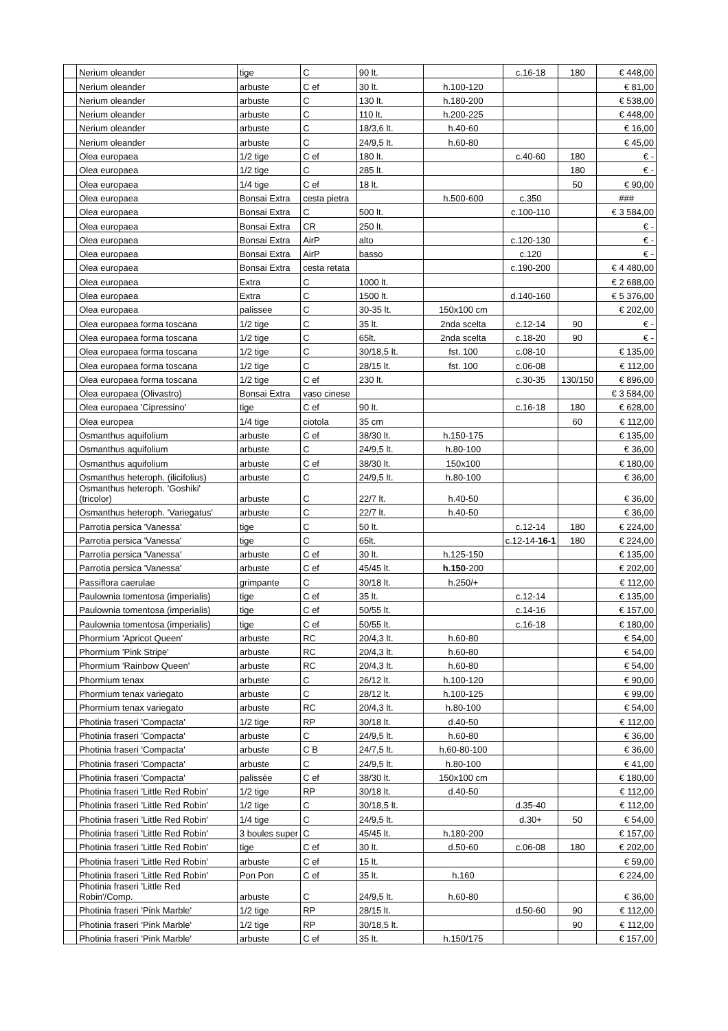| | Nerium oleander | tige | C | 90 lt. | | c.16-18 | 180 | € 448,00 |
| | Nerium oleander | arbuste | C ef | 30 lt. | h.100-120 | | | € 81,00 |
| | Nerium oleander | arbuste | C | 130 lt. | h.180-200 | | | € 538,00 |
| | Nerium oleander | arbuste | C | 110 lt. | h.200-225 | | | € 448,00 |
| | Nerium oleander | arbuste | C | 18/3,6 lt. | h.40-60 | | | € 16,00 |
| | Nerium oleander | arbuste | C | 24/9,5 lt. | h.60-80 | | | € 45,00 |
| | Olea europaea | 1/2 tige | C ef | 180 lt. | | c.40-60 | 180 | € - |
| | Olea europaea | 1/2 tige | C | 285 lt. | | | 180 | € - |
| | Olea europaea | 1/4 tige | C ef | 18 lt. | | | 50 | € 90,00 |
| | Olea europaea | Bonsai Extra | cesta pietra | | h.500-600 | c.350 | | ### |
| | Olea europaea | Bonsai Extra | C | 500 lt. | | c.100-110 | | € 3 584,00 |
| | Olea europaea | Bonsai Extra | CR | 250 lt. | | | | € - |
| | Olea europaea | Bonsai Extra | AirP | alto | | c.120-130 | | € - |
| | Olea europaea | Bonsai Extra | AirP | basso | | c.120 | | € - |
| | Olea europaea | Bonsai Extra | cesta retata | | | c.190-200 | | € 4 480,00 |
| | Olea europaea | Extra | C | 1000 lt. | | | | € 2 688,00 |
| | Olea europaea | Extra | C | 1500 lt. | | d.140-160 | | € 5 376,00 |
| | Olea europaea | palissee | C | 30-35 lt. | 150x100 cm | | | € 202,00 |
| | Olea europaea forma toscana | 1/2 tige | C | 35 lt. | 2nda scelta | c.12-14 | 90 | € - |
| | Olea europaea forma toscana | 1/2 tige | C | 65lt. | 2nda scelta | c.18-20 | 90 | € - |
| | Olea europaea forma toscana | 1/2 tige | C | 30/18,5 lt. | fst. 100 | c.08-10 | | € 135,00 |
| | Olea europaea forma toscana | 1/2 tige | C | 28/15 lt. | fst. 100 | c.06-08 | | € 112,00 |
| | Olea europaea forma toscana | 1/2 tige | C ef | 230 lt. | | c.30-35 | 130/150 | € 896,00 |
| | Olea europaea (Olivastro) | Bonsai Extra | vaso cinese | | | | | € 3 584,00 |
| | Olea europaea 'Cipressino' | tige | C ef | 90 lt. | | c.16-18 | 180 | € 628,00 |
| | Olea europea | 1/4 tige | ciotola | 35 cm | | | 60 | € 112,00 |
| | Osmanthus aquifolium | arbuste | C ef | 38/30 lt. | h.150-175 | | | € 135,00 |
| | Osmanthus aquifolium | arbuste | C | 24/9,5 lt. | h.80-100 | | | € 36,00 |
| | Osmanthus aquifolium | arbuste | C ef | 38/30 lt. | 150x100 | | | € 180,00 |
| | Osmanthus heteroph. (ilicifolius) | arbuste | C | 24/9,5 lt. | h.80-100 | | | € 36,00 |
| | Osmanthus heteroph. 'Goshiki' (tricolor) | arbuste | C | 22/7 lt. | h.40-50 | | | € 36,00 |
| | Osmanthus heteroph. 'Variegatus' | arbuste | C | 22/7 lt. | h.40-50 | | | € 36,00 |
| | Parrotia persica 'Vanessa' | tige | C | 50 lt. | | c.12-14 | 180 | € 224,00 |
| | Parrotia persica 'Vanessa' | tige | C | 65lt. | | c.12-14- 16-1 | 180 | € 224,00 |
| | Parrotia persica 'Vanessa' | arbuste | C ef | 30 lt. | h.125-150 | | | € 135,00 |
| | Parrotia persica 'Vanessa' | arbuste | C ef | 45/45 lt. | h.150 -200 | | | € 202,00 |
| | Passiflora caerulae | grimpante | C | 30/18 lt. | h.250/+ | | | € 112,00 |
| | Paulownia tomentosa (imperialis) | tige | C ef | 35 lt. | | c.12-14 | | € 135,00 |
| | Paulownia tomentosa (imperialis) | tige | C ef | 50/55 lt. | | c.14-16 | | € 157,00 |
| | Paulownia tomentosa (imperialis) | tige | C ef | 50/55 lt. | | c.16-18 | | € 180,00 |
| | Phormium 'Apricot Queen' | arbuste | RC | 20/4,3 lt. | h.60-80 | | | € 54,00 |
| | Phormium 'Pink Stripe' | arbuste | RC | 20/4,3 lt. | h.60-80 | | | € 54,00 |
| | Phormium 'Rainbow Queen' | arbuste | RC | 20/4,3 lt. | h.60-80 | | | € 54,00 |
| | Phormium tenax | arbuste | C | 26/12 lt. | h.100-120 | | | € 90,00 |
| | Phormium tenax variegato | arbuste | C | 28/12 lt. | h.100-125 | | | € 99,00 |
| | Phormium tenax variegato | arbuste | RC | 20/4,3 lt. | h.80-100 | | | € 54,00 |
| | Photinia fraseri 'Compacta' | 1/2 tige | RP | 30/18 lt. | d.40-50 | | | € 112,00 |
| | Photinia fraseri 'Compacta' | arbuste | C | 24/9,5 lt. | h.60-80 | | | € 36,00 |
| | Photinia fraseri 'Compacta' | arbuste | C B | 24/7,5 lt. | h.60-80-100 | | | € 36,00 |
| | Photinia fraseri 'Compacta' | arbuste | C | 24/9,5 lt. | h.80-100 | | | € 41,00 |
| | Photinia fraseri 'Compacta' | palissée | C ef | 38/30 lt. | 150x100 cm | | | € 180,00 |
| | Photinia fraseri 'Little Red Robin' | 1/2 tige | RP | 30/18 lt. | d.40-50 | | | € 112,00 |
| | Photinia fraseri 'Little Red Robin' | 1/2 tige | C | 30/18,5 lt. | | d.35-40 | | € 112,00 |
| | Photinia fraseri 'Little Red Robin' | 1/4 tige | C | 24/9,5 lt. | | d.30+ | 50 | € 54,00 |
| | Photinia fraseri 'Little Red Robin' | 3 boules super | C | 45/45 lt. | h.180-200 | | | € 157,00 |
| | Photinia fraseri 'Little Red Robin' | tige | C ef | 30 lt. | d.50-60 | c.06-08 | 180 | € 202,00 |
| | Photinia fraseri 'Little Red Robin' | arbuste | C ef | 15 lt. | | | | € 59,00 |
| | Photinia fraseri 'Little Red Robin' | Pon Pon | C ef | 35 lt. | h.160 | | | € 224,00 |
| | Photinia fraseri 'Little Red Robin'/Comp. | arbuste | C | 24/9,5 lt. | h.60-80 | | | € 36,00 |
| | Photinia fraseri 'Pink Marble' | 1/2 tige | RP | 28/15 lt. | | d.50-60 | 90 | € 112,00 |
| | Photinia fraseri 'Pink Marble' | 1/2 tige | RP | 30/18,5 lt. | | | 90 | € 112,00 |
| | Photinia fraseri 'Pink Marble' | arbuste | C ef | 35 lt. | h.150/175 | | | € 157,00 |